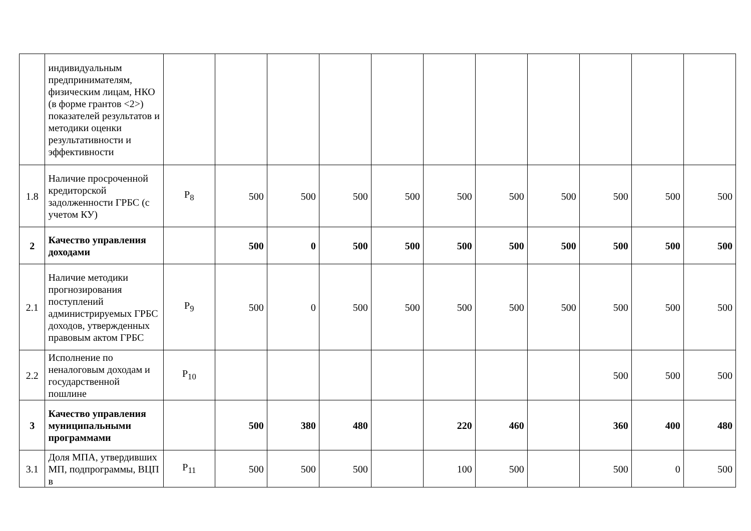| | индивидуальным предпринимателям, физическим лицам, НКО (в форме грантов <2>) показателей результатов и методики оценки результативности и эффективности | | | | | | | | | | | |
| 1.8 | Наличие просроченной кредиторской задолженности ГРБС (с учетом КУ) | P<sub>8</sub> | 500 | 500 | 500 | 500 | 500 | 500 | 500 | 500 | 500 | 500 |
| 2 | Качество управления доходами | | 500 | 0 | 500 | 500 | 500 | 500 | 500 | 500 | 500 | 500 |
| 2.1 | Наличие методики прогнозирования поступлений администрируемых ГРБС доходов, утвержденных правовым актом ГРБС | P<sub>9</sub> | 500 | 0 | 500 | 500 | 500 | 500 | 500 | 500 | 500 | 500 |
| 2.2 | Исполнение по неналоговым доходам и государственной пошлине | P<sub>10</sub> | | | | | | | | 500 | 500 | 500 |
| 3 | Качество управления муниципальными программами | | 500 | 380 | 480 | | 220 | 460 | | 360 | 400 | 480 |
| 3.1 | Доля МПА, утвердивших МП, подпрограммы, ВЦП в | P<sub>11</sub> | 500 | 500 | 500 | | 100 | 500 | | 500 | 0 | 500 |